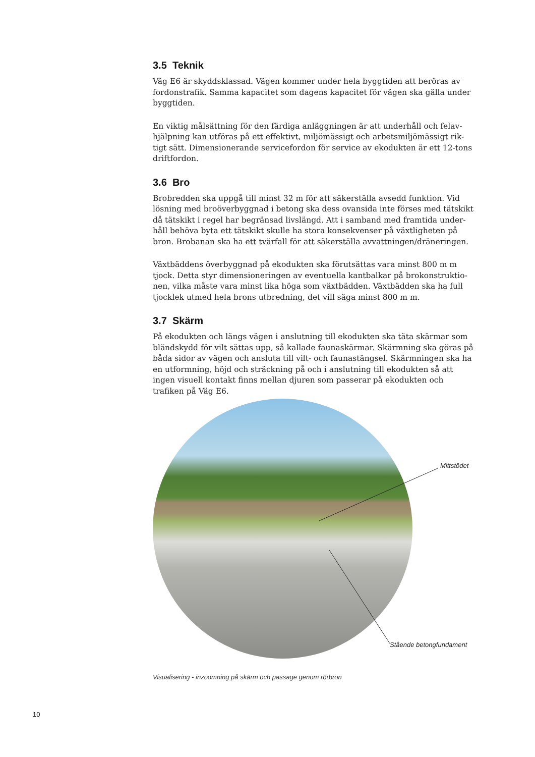3.5 Teknik
Väg E6 är skyddsklassad. Vägen kommer under hela byggtiden att beröras av fordonstrafik. Samma kapacitet som dagens kapacitet för vägen ska gälla under byggtiden.
En viktig målsättning för den färdiga anläggningen är att underhåll och felav-hjälpning kan utföras på ett effektivt, miljömässigt och arbetsmiljömässigt rik-tigt sätt. Dimensionerande servicefordon för service av ekodukten är ett 12-tons driftfordon.
3.6 Bro
Brobredden ska uppgå till minst 32 m för att säkerställa avsedd funktion. Vid lösning med broöverbyggnad i betong ska dess ovansida inte förses med tätskikt då tätskikt i regel har begränsad livslängd. Att i samband med framtida under-håll behöva byta ett tätskikt skulle ha stora konsekvenser på växtligheten på bron. Brobanan ska ha ett tvärfall för att säkerställa avvattningen/dräneringen.
Växtbäddens överbyggnad på ekodukten ska förutsättas vara minst 800 m m tjock. Detta styr dimensioneringen av eventuella kantbalkar på brokonstruktio-nen, vilka måste vara minst lika höga som växtbädden. Växtbädden ska ha full tjocklek utmed hela brons utbredning, det vill säga minst 800 m m.
3.7 Skärm
På ekodukten och längs vägen i anslutning till ekodukten ska täta skärmar som bländskydd för vilt sättas upp, så kallade faunaskärmar. Skärmning ska göras på båda sidor av vägen och ansluta till vilt- och faunastängsel. Skärmningen ska ha en utformning, höjd och sträckning på och i anslutning till ekodukten så att ingen visuell kontakt finns mellan djuren som passerar på ekodukten och trafiken på Väg E6.
Mittstödet
Stående betongfundament
Visualisering - inzoomning på skärm och passage genom rörbron
10